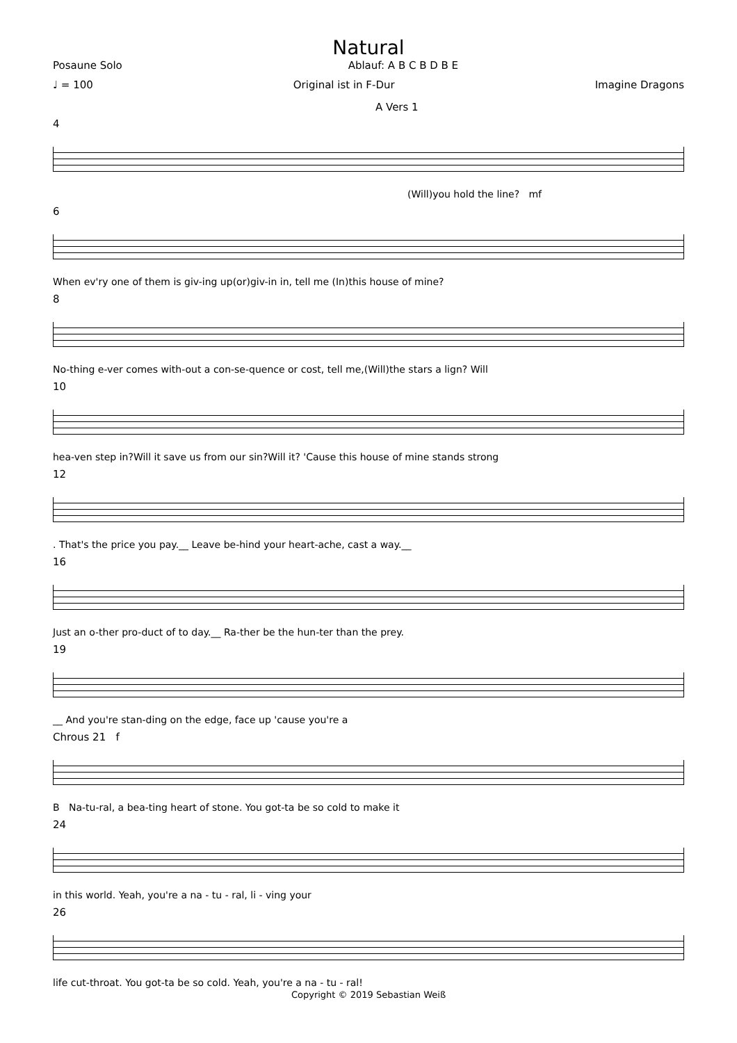Natural
Posaune Solo Ablauf: A B C B D B E
♩ = 100 Original ist in F-Dur Imagine Dragons
A Vers 1
4
(Will)you hold the line? mf
6
When ev'ry one of them is giv-ing up(or)giv-in in, tell me (In)this house of mine?
8
No-thing e-ver comes with-out a con-se-quence or cost, tell me,(Will)the stars a lign? Will
10
hea-ven step in?Will it save us from our sin?Will it? 'Cause this house of mine stands strong
12
. That's the price you pay.__ Leave be-hind your heart-ache, cast a way.__
16
Just an o-ther pro-duct of to day.__ Ra-ther be the hun-ter than the prey.
19
__ And you're stan-ding on the edge, face up 'cause you're a
Chrous 21 f
B Na-tu-ral, a bea-ting heart of stone. You got-ta be so cold to make it
24
in this world. Yeah, you're a na - tu - ral, li - ving your
26
life cut-throat. You got-ta be so cold. Yeah, you're a na - tu - ral!
Copyright © 2019 Sebastian Weiß